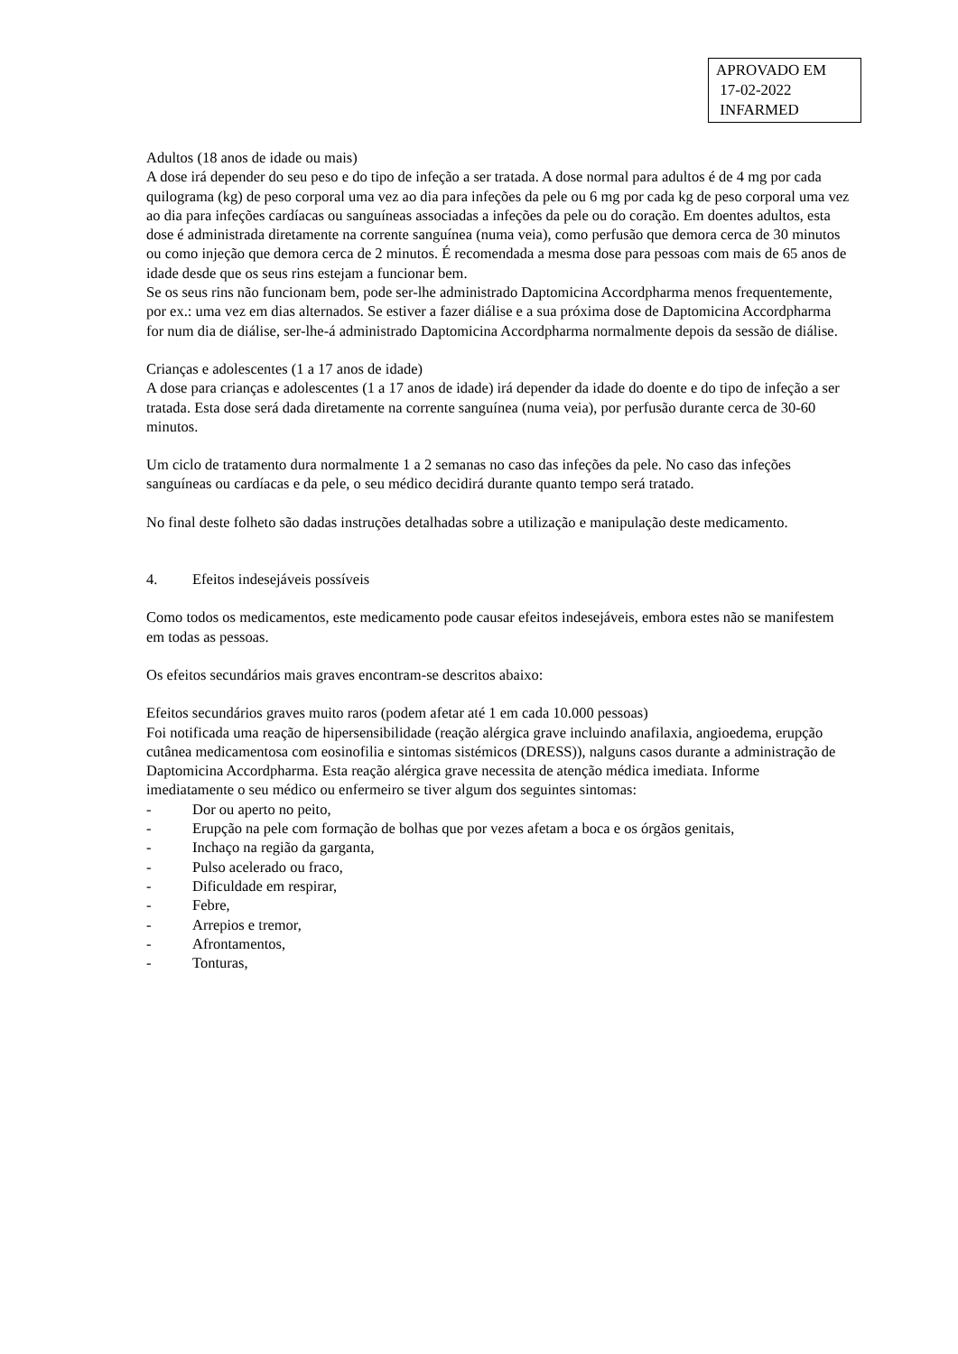APROVADO EM
17-02-2022
INFARMED
Adultos (18 anos de idade ou mais)
A dose irá depender do seu peso e do tipo de infeção a ser tratada. A dose normal para adultos é de 4 mg por cada quilograma (kg) de peso corporal uma vez ao dia para infeções da pele ou 6 mg por cada kg de peso corporal uma vez ao dia para infeções cardíacas ou sanguíneas associadas a infeções da pele ou do coração. Em doentes adultos, esta dose é administrada diretamente na corrente sanguínea (numa veia), como perfusão que demora cerca de 30 minutos ou como injeção que demora cerca de 2 minutos. É recomendada a mesma dose para pessoas com mais de 65 anos de idade desde que os seus rins estejam a funcionar bem.
Se os seus rins não funcionam bem, pode ser-lhe administrado Daptomicina Accordpharma menos frequentemente, por ex.: uma vez em dias alternados. Se estiver a fazer diálise e a sua próxima dose de Daptomicina Accordpharma for num dia de diálise, ser-lhe-á administrado Daptomicina Accordpharma normalmente depois da sessão de diálise.
Crianças e adolescentes (1 a 17 anos de idade)
A dose para crianças e adolescentes (1 a 17 anos de idade) irá depender da idade do doente e do tipo de infeção a ser tratada. Esta dose será dada diretamente na corrente sanguínea (numa veia), por perfusão durante cerca de 30-60 minutos.
Um ciclo de tratamento dura normalmente 1 a 2 semanas no caso das infeções da pele. No caso das infeções sanguíneas ou cardíacas e da pele, o seu médico decidirá durante quanto tempo será tratado.
No final deste folheto são dadas instruções detalhadas sobre a utilização e manipulação deste medicamento.
4. Efeitos indesejáveis possíveis
Como todos os medicamentos, este medicamento pode causar efeitos indesejáveis, embora estes não se manifestem em todas as pessoas.
Os efeitos secundários mais graves encontram-se descritos abaixo:
Efeitos secundários graves muito raros (podem afetar até 1 em cada 10.000 pessoas)
Foi notificada uma reação de hipersensibilidade (reação alérgica grave incluindo anafilaxia, angioedema, erupção cutânea medicamentosa com eosinofilia e sintomas sistémicos (DRESS)), nalguns casos durante a administração de Daptomicina Accordpharma. Esta reação alérgica grave necessita de atenção médica imediata. Informe imediatamente o seu médico ou enfermeiro se tiver algum dos seguintes sintomas:
- Dor ou aperto no peito,
- Erupção na pele com formação de bolhas que por vezes afetam a boca e os órgãos genitais,
- Inchaço na região da garganta,
- Pulso acelerado ou fraco,
- Dificuldade em respirar,
- Febre,
- Arrepios e tremor,
- Afrontamentos,
- Tonturas,